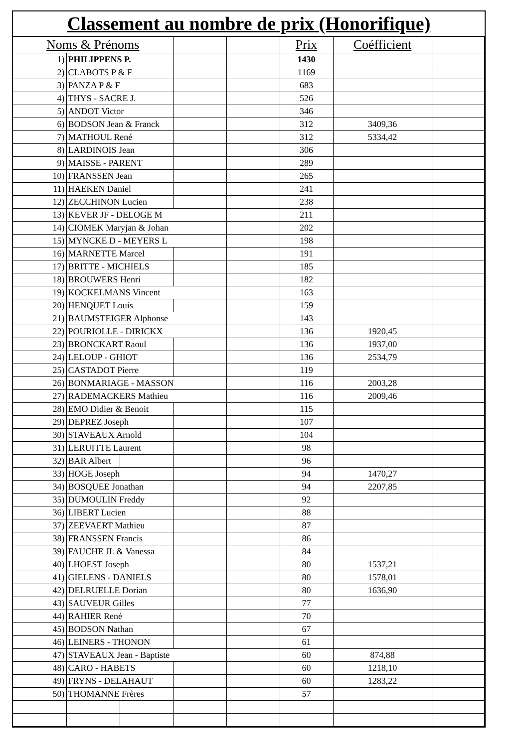Classement au nombre de prix (Honorifique)
| Noms & Prénoms | | | | | Prix | Coéfficient | |
| --- | --- | --- | --- | --- | --- | --- | --- |
| 1) | PHILIPPENS P. | | | | 1430 | | |
| 2) | CLABOTS P & F | | | | 1169 | | |
| 3) | PANZA P & F | | | | 683 | | |
| 4) | THYS - SACRE J. | | | | 526 | | |
| 5) | ANDOT Victor | | | | 346 | | |
| 6) | BODSON Jean & Franck | | | | 312 | 3409,36 | |
| 7) | MATHOUL René | | | | 312 | 5334,42 | |
| 8) | LARDINOIS Jean | | | | 306 | | |
| 9) | MAISSE - PARENT | | | | 289 | | |
| 10) | FRANSSEN Jean | | | | 265 | | |
| 11) | HAEKEN Daniel | | | | 241 | | |
| 12) | ZECCHINON Lucien | | | | 238 | | |
| 13) | KEVER JF - DELOGE M | | | | 211 | | |
| 14) | CIOMEK Maryjan & Johan | | | | 202 | | |
| 15) | MYNCKE D - MEYERS L | | | | 198 | | |
| 16) | MARNETTE Marcel | | | | 191 | | |
| 17) | BRITTE - MICHIELS | | | | 185 | | |
| 18) | BROUWERS Henri | | | | 182 | | |
| 19) | KOCKELMANS Vincent | | | | 163 | | |
| 20) | HENQUET Louis | | | | 159 | | |
| 21) | BAUMSTEIGER Alphonse | | | | 143 | | |
| 22) | POURIOLLE - DIRICKX | | | | 136 | 1920,45 | |
| 23) | BRONCKART Raoul | | | | 136 | 1937,00 | |
| 24) | LELOUP - GHIOT | | | | 136 | 2534,79 | |
| 25) | CASTADOT Pierre | | | | 119 | | |
| 26) | BONMARIAGE - MASSON | | | | 116 | 2003,28 | |
| 27) | RADEMACKERS Mathieu | | | | 116 | 2009,46 | |
| 28) | EMO Didier & Benoit | | | | 115 | | |
| 29) | DEPREZ Joseph | | | | 107 | | |
| 30) | STAVEAUX Arnold | | | | 104 | | |
| 31) | LERUITTE Laurent | | | | 98 | | |
| 32) | BAR Albert | | | | 96 | | |
| 33) | HOGE Joseph | | | | 94 | 1470,27 | |
| 34) | BOSQUEE Jonathan | | | | 94 | 2207,85 | |
| 35) | DUMOULIN Freddy | | | | 92 | | |
| 36) | LIBERT Lucien | | | | 88 | | |
| 37) | ZEEVAERT Mathieu | | | | 87 | | |
| 38) | FRANSSEN Francis | | | | 86 | | |
| 39) | FAUCHE JL & Vanessa | | | | 84 | | |
| 40) | LHOEST Joseph | | | | 80 | 1537,21 | |
| 41) | GIELENS - DANIELS | | | | 80 | 1578,01 | |
| 42) | DELRUELLE Dorian | | | | 80 | 1636,90 | |
| 43) | SAUVEUR Gilles | | | | 77 | | |
| 44) | RAHIER René | | | | 70 | | |
| 45) | BODSON Nathan | | | | 67 | | |
| 46) | LEINERS - THONON | | | | 61 | | |
| 47) | STAVEAUX Jean - Baptiste | | | | 60 | 874,88 | |
| 48) | CARO - HABETS | | | | 60 | 1218,10 | |
| 49) | FRYNS - DELAHAUT | | | | 60 | 1283,22 | |
| 50) | THOMANNE Frères | | | | 57 | | |